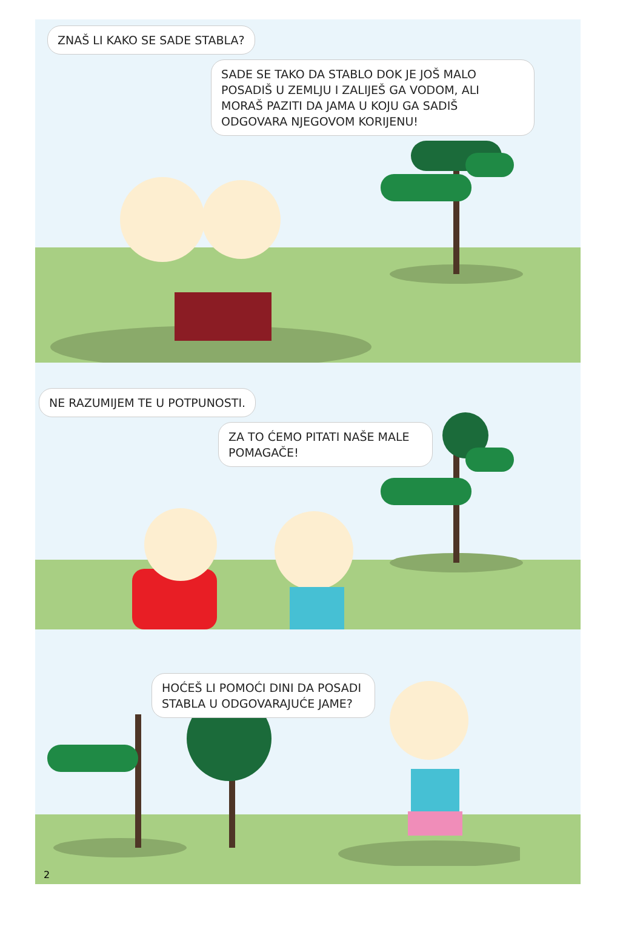ZNAŠ LI KAKO SE SADE STABLA?
SADE SE TAKO DA STABLO DOK JE JOŠ MALO POSADIŠ U ZEMLJU I ZALIJEŠ GA VODOM, ALI MORAŠ PAZITI DA JAMA U KOJU GA SADIŠ ODGOVARA NJEGOVOM KORIJENU!
NE RAZUMIJEM TE U POTPUNOSTI.
ZA TO ĆEMO PITATI NAŠE MALE POMAGAČE!
HOĆEŠ LI POMOĆI DINI DA POSADI STABLA U ODGOVARAJUĆE JAME?
2